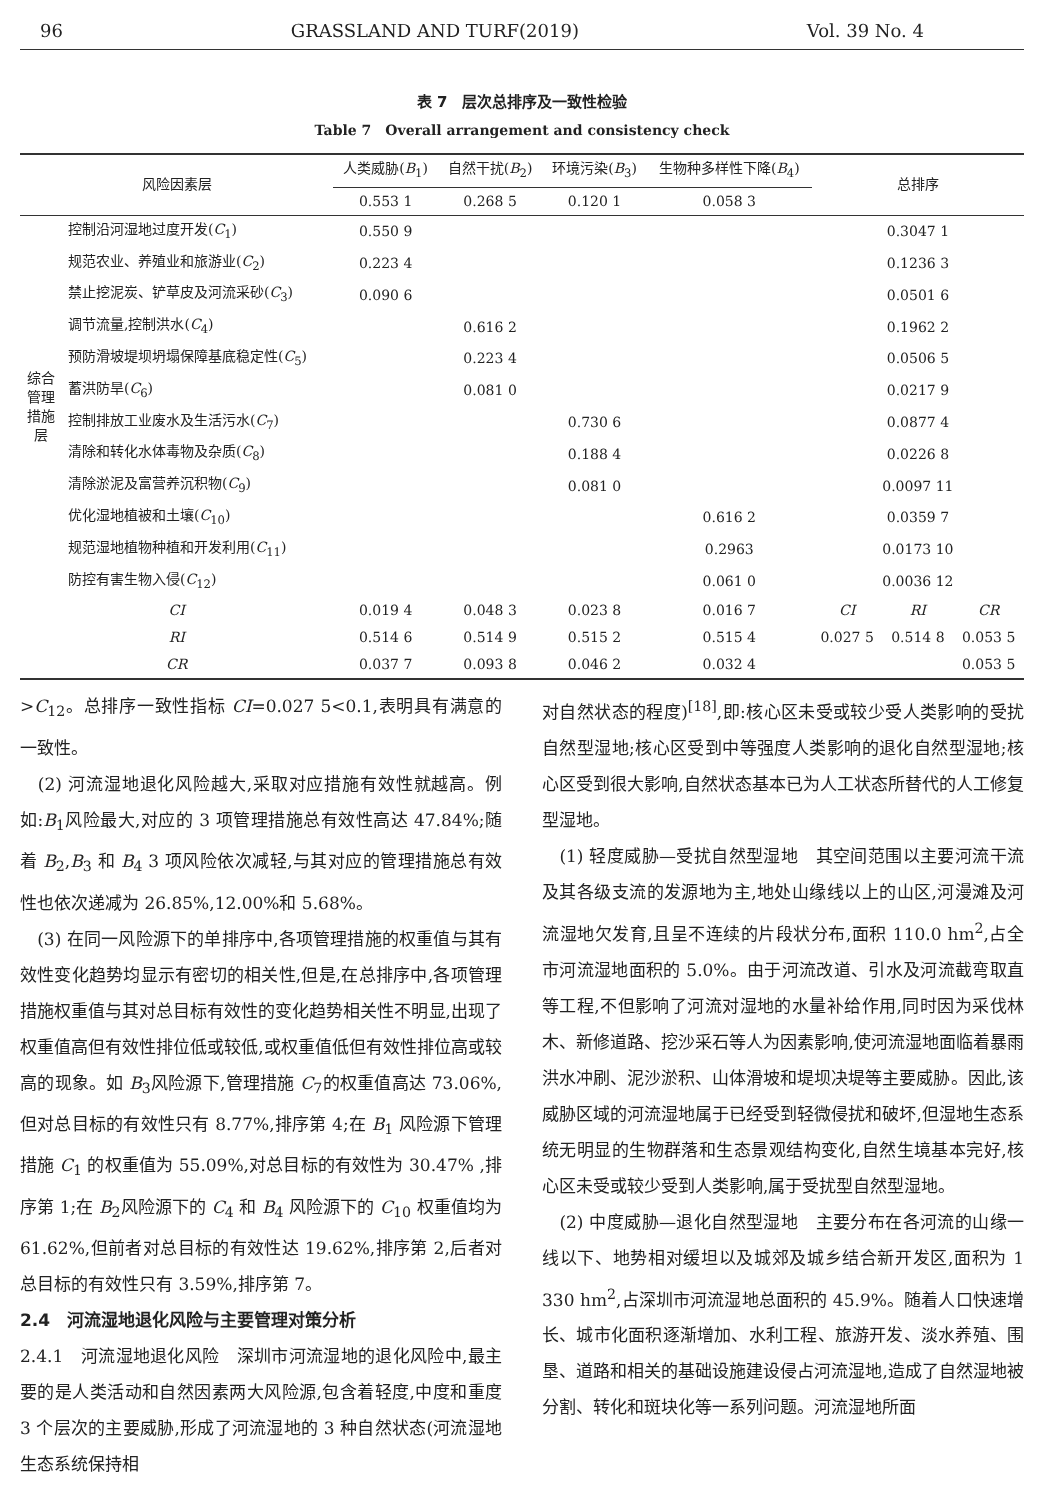96 GRASSLAND AND TURF(2019) Vol. 39 No. 4
表 7　层次总排序及一致性检验
Table 7　Overall arrangement and consistency check
| 风险因素层 | | 人类威胁( B<sub>1</sub>) | 自然干扰( B<sub>2</sub>) | 环境污染( B<sub>3</sub>) | 生物种多样性下降( B<sub>4</sub>) | 总排序 | | |
| --- | --- | --- | --- | --- | --- | --- | --- | --- |
| | | 0.553 1 | 0.268 5 | 0.120 1 | 0.058 3 | | | |
| 综合管理措施层 | 控制沿河湿地过度开发( C<sub>1</sub>) | 0.550 9 | | | | 0.3047 1 | | |
| | 规范农业、养殖业和旅游业( C<sub>2</sub>) | 0.223 4 | | | | 0.1236 3 | | |
| | 禁止挖泥炭、铲草皮及河流采砂( C<sub>3</sub>) | 0.090 6 | | | | 0.0501 6 | | |
| | 调节流量,控制洪水( C<sub>4</sub>) | | 0.616 2 | | | 0.1962 2 | | |
| | 预防滑坡堤坝坍塌保障基底稳定性( C<sub>5</sub>) | | 0.223 4 | | | 0.0506 5 | | |
| | 蓄洪防旱( C<sub>6</sub>) | | 0.081 0 | | | 0.0217 9 | | |
| | 控制排放工业废水及生活污水( C<sub>7</sub>) | | | 0.730 6 | | 0.0877 4 | | |
| | 清除和转化水体毒物及杂质( C<sub>8</sub>) | | | 0.188 4 | | 0.0226 8 | | |
| | 清除淤泥及富营养沉积物( C<sub>9</sub>) | | | 0.081 0 | | 0.0097 11 | | |
| | 优化湿地植被和土壤( C<sub>10</sub>) | | | | 0.616 2 | 0.0359 7 | | |
| | 规范湿地植物种植和开发利用( C<sub>11</sub>) | | | | 0.2963 | 0.0173 10 | | |
| | 防控有害生物入侵( C<sub>12</sub>) | | | | 0.061 0 | 0.0036 12 | | |
| CI | | 0.019 4 | 0.048 3 | 0.023 8 | 0.016 7 | CI | RI | CR |
| RI | | 0.514 6 | 0.514 9 | 0.515 2 | 0.515 4 | 0.027 5 | 0.514 8 | 0.053 5 |
| CR | | 0.037 7 | 0.093 8 | 0.046 2 | 0.032 4 | | | 0.053 5 |
>C<sub>12</sub>。总排序一致性指标 CI=0.027 5<0.1,表明具有满意的一致性。
　(2) 河流湿地退化风险越大,采取对应措施有效性就越高。例如:B<sub>1</sub>风险最大,对应的 3 项管理措施总有效性高达 47.84%;随着 B<sub>2</sub>,B<sub>3</sub> 和 B<sub>4</sub> 3 项风险依次减轻,与其对应的管理措施总有效性也依次递减为 26.85%,12.00%和 5.68%。
　(3) 在同一风险源下的单排序中,各项管理措施的权重值与其有效性变化趋势均显示有密切的相关性,但是,在总排序中,各项管理措施权重值与其对总目标有效性的变化趋势相关性不明显,出现了权重值高但有效性排位低或较低,或权重值低但有效性排位高或较高的现象。如 B<sub>3</sub>风险源下,管理措施 C<sub>7</sub>的权重值高达 73.06%,但对总目标的有效性只有 8.77%,排序第 4;在 B<sub>1</sub> 风险源下管理措施 C<sub>1</sub> 的权重值为 55.09%,对总目标的有效性为 30.47% ,排序第 1;在 B<sub>2</sub>风险源下的 C<sub>4</sub> 和 B<sub>4</sub> 风险源下的 C<sub>10</sub> 权重值均为 61.62%,但前者对总目标的有效性达 19.62%,排序第 2,后者对总目标的有效性只有 3.59%,排序第 7。
2.4　河流湿地退化风险与主要管理对策分析
2.4.1　河流湿地退化风险　深圳市河流湿地的退化风险中,最主要的是人类活动和自然因素两大风险源,包含着轻度,中度和重度 3 个层次的主要威胁,形成了河流湿地的 3 种自然状态(河流湿地生态系统保持相
对自然状态的程度)<sup>[18]</sup>,即:核心区未受或较少受人类影响的受扰自然型湿地;核心区受到中等强度人类影响的退化自然型湿地;核心区受到很大影响,自然状态基本已为人工状态所替代的人工修复型湿地。
　(1) 轻度威胁—受扰自然型湿地　其空间范围以主要河流干流及其各级支流的发源地为主,地处山缘线以上的山区,河漫滩及河流湿地欠发育,且呈不连续的片段状分布,面积 110.0 hm<sup>2</sup>,占全市河流湿地面积的 5.0%。由于河流改道、引水及河流截弯取直等工程,不但影响了河流对湿地的水量补给作用,同时因为采伐林木、新修道路、挖沙采石等人为因素影响,使河流湿地面临着暴雨洪水冲刷、泥沙淤积、山体滑坡和堤坝决堤等主要威胁。因此,该威胁区域的河流湿地属于已经受到轻微侵扰和破坏,但湿地生态系统无明显的生物群落和生态景观结构变化,自然生境基本完好,核心区未受或较少受到人类影响,属于受扰型自然型湿地。
　(2) 中度威胁—退化自然型湿地　主要分布在各河流的山缘一线以下、地势相对缓坦以及城郊及城乡结合新开发区,面积为 1 330 hm<sup>2</sup>,占深圳市河流湿地总面积的 45.9%。随着人口快速增长、城市化面积逐渐增加、水利工程、旅游开发、淡水养殖、围垦、道路和相关的基础设施建设侵占河流湿地,造成了自然湿地被分割、转化和斑块化等一系列问题。河流湿地所面